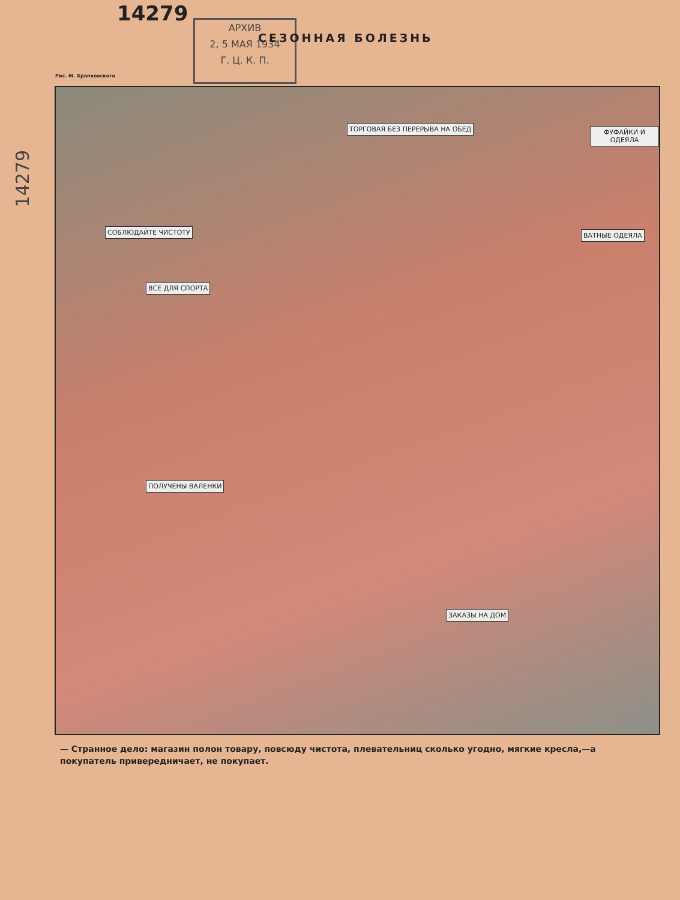14279
АРХИВ
2, 5 МАЯ 1934
Г. Ц. К. П.
СЕЗОННАЯ БОЛЕЗНЬ
Рис. М. Храпковского
14279
СОБЛЮДАЙТЕ ЧИСТОТУ
ВСЕ ДЛЯ СПОРТА
ПОЛУЧЕНЫ ВАЛЕНКИ
ТОРГОВАЯ БЕЗ ПЕРЕРЫВА НА ОБЕД ФУФАЙКИ И ОДЕЯЛА
ВАТНЫЕ ОДЕЯЛА
ЗАКАЗЫ НА ДОМ
— Странное дело: магазин полон товару, повсюду чистота, плевательниц сколько угодно, мягкие кресла,—а покупатель привередничает, не покупает.